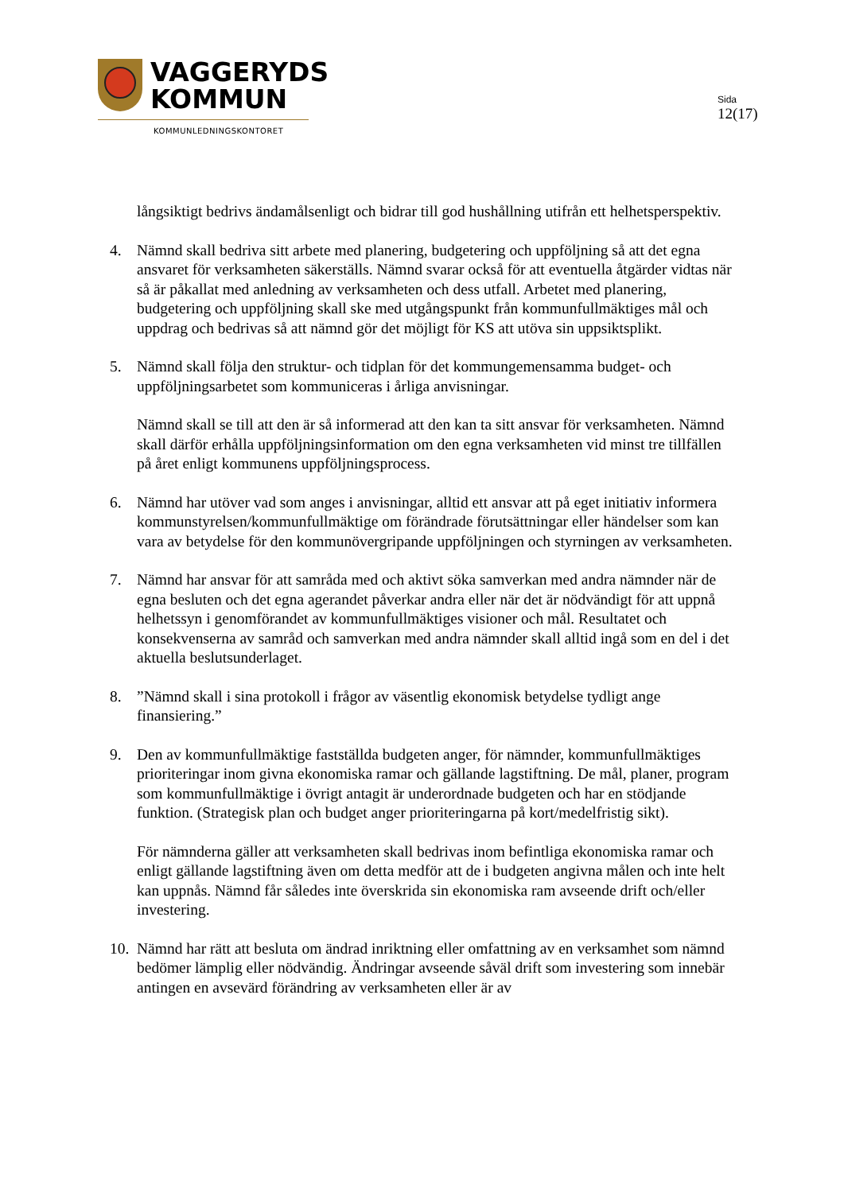VAGGERYDS
KOMMUN
KOMMUNLEDNINGSKONTORET
Sida
12(17)
långsiktigt bedrivs ändamålsenligt och bidrar till god hushållning utifrån ett helhetsperspektiv.
4. Nämnd skall bedriva sitt arbete med planering, budgetering och uppföljning så att det egna ansvaret för verksamheten säkerställs. Nämnd svarar också för att eventuella åtgärder vidtas när så är påkallat med anledning av verksamheten och dess utfall. Arbetet med planering, budgetering och uppföljning skall ske med utgångspunkt från kommunfullmäktiges mål och uppdrag och bedrivas så att nämnd gör det möjligt för KS att utöva sin uppsiktsplikt.
5. Nämnd skall följa den struktur- och tidplan för det kommungemensamma budget- och uppföljningsarbetet som kommuniceras i årliga anvisningar.
Nämnd skall se till att den är så informerad att den kan ta sitt ansvar för verksamheten. Nämnd skall därför erhålla uppföljningsinformation om den egna verksamheten vid minst tre tillfällen på året enligt kommunens uppföljningsprocess.
6. Nämnd har utöver vad som anges i anvisningar, alltid ett ansvar att på eget initiativ informera kommunstyrelsen/kommunfullmäktige om förändrade förutsättningar eller händelser som kan vara av betydelse för den kommunövergripande uppföljningen och styrningen av verksamheten.
7. Nämnd har ansvar för att samråda med och aktivt söka samverkan med andra nämnder när de egna besluten och det egna agerandet påverkar andra eller när det är nödvändigt för att uppnå helhetssyn i genomförandet av kommunfullmäktiges visioner och mål. Resultatet och konsekvenserna av samråd och samverkan med andra nämnder skall alltid ingå som en del i det aktuella beslutsunderlaget.
8. ”Nämnd skall i sina protokoll i frågor av väsentlig ekonomisk betydelse tydligt ange finansiering.”
9. Den av kommunfullmäktige fastställda budgeten anger, för nämnder, kommunfullmäktiges prioriteringar inom givna ekonomiska ramar och gällande lagstiftning. De mål, planer, program som kommunfullmäktige i övrigt antagit är underordnade budgeten och har en stödjande funktion. (Strategisk plan och budget anger prioriteringarna på kort/medelfristig sikt).
För nämnderna gäller att verksamheten skall bedrivas inom befintliga ekonomiska ramar och enligt gällande lagstiftning även om detta medför att de i budgeten angivna målen och inte helt kan uppnås. Nämnd får således inte överskrida sin ekonomiska ram avseende drift och/eller investering.
10.
Nämnd har rätt att besluta om ändrad inriktning eller omfattning av en verksamhet som nämnd bedömer lämplig eller nödvändig. Ändringar avseende såväl drift som investering som innebär antingen en avsevärd förändring av verksamheten eller är av